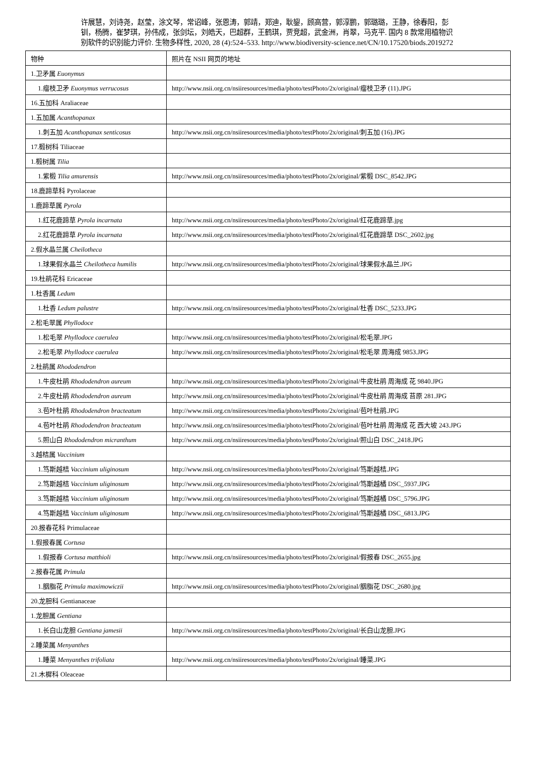许展慧，刘诗尧，赵莹，涂文琴，常诏峰，张恩涛，郭靖，郑迪，耿鋆，顾高营，郭淳鹏，郭璐璐，王静，徐春阳，彭钏，杨腾，崔梦琪，孙伟成，张剑坛，刘皓天，巴超群，王鹤琪，贾竞超，武金洲，肖翠，马克平. 国内 8 款常用植物识别软件的识别能力评价. 生物多样性, 2020, 28 (4):524–533. http://www.biodiversity-science.net/CN/10.17520/biods.2019272
| 物种 | 照片在 NSII 网页的地址 |
| 1.卫矛属 Euonymus | |
| 1.瘤枝卫矛 Euonymus verrucosus | http://www.nsii.org.cn/nsiiresources/media/photo/testPhoto/2x/original/瘤枝卫矛 (11).JPG |
| 16.五加科 Araliaceae | |
| 1.五加属 Acanthopanax | |
| 1.刺五加 Acanthopanax senticosus | http://www.nsii.org.cn/nsiiresources/media/photo/testPhoto/2x/original/刺五加 (16).JPG |
| 17.椴树科 Tiliaceae | |
| 1.椴树属 Tilia | |
| 1.紫椴 Tilia amurensis | http://www.nsii.org.cn/nsiiresources/media/photo/testPhoto/2x/original/紫椴 DSC_8542.JPG |
| 18.鹿蹄草科 Pyrolaceae | |
| 1.鹿蹄草属 Pyrola | |
| 1.红花鹿蹄草 Pyrola incarnata | http://www.nsii.org.cn/nsiiresources/media/photo/testPhoto/2x/original/红花鹿蹄草.jpg |
| 2.红花鹿蹄草 Pyrola incarnata | http://www.nsii.org.cn/nsiiresources/media/photo/testPhoto/2x/original/红花鹿蹄草 DSC_2602.jpg |
| 2.假水晶兰属 Cheilotheca | |
| 1.球果假水晶兰 Cheilotheca humilis | http://www.nsii.org.cn/nsiiresources/media/photo/testPhoto/2x/original/球果假水晶兰.JPG |
| 19.杜鹃花科 Ericaceae | |
| 1.杜香属 Ledum | |
| 1.杜香 Ledum palustre | http://www.nsii.org.cn/nsiiresources/media/photo/testPhoto/2x/original/杜香 DSC_5233.JPG |
| 2.松毛翠属 Phyllodoce | |
| 1.松毛翠 Phyllodoce caerulea | http://www.nsii.org.cn/nsiiresources/media/photo/testPhoto/2x/original/松毛翠.JPG |
| 2.松毛翠 Phyllodoce caerulea | http://www.nsii.org.cn/nsiiresources/media/photo/testPhoto/2x/original/松毛翠 周海成 9853.JPG |
| 2.杜鹃属 Rhododendron | |
| 1.牛皮杜鹃 Rhododendron aureum | http://www.nsii.org.cn/nsiiresources/media/photo/testPhoto/2x/original/牛皮杜鹃 周海成 花 9840.JPG |
| 2.牛皮杜鹃 Rhododendron aureum | http://www.nsii.org.cn/nsiiresources/media/photo/testPhoto/2x/original/牛皮杜鹃 周海成 苔原 281.JPG |
| 3.苞叶杜鹃 Rhododendron bracteatum | http://www.nsii.org.cn/nsiiresources/media/photo/testPhoto/2x/original/苞叶杜鹃.JPG |
| 4.苞叶杜鹃 Rhododendron bracteatum | http://www.nsii.org.cn/nsiiresources/media/photo/testPhoto/2x/original/苞叶杜鹃 周海成 花 西大坡 243.JPG |
| 5.照山白 Rhododendron micranthum | http://www.nsii.org.cn/nsiiresources/media/photo/testPhoto/2x/original/照山白 DSC_2418.JPG |
| 3.越桔属 Vaccinium | |
| 1.笃斯越桔 Vaccinium uliginosum | http://www.nsii.org.cn/nsiiresources/media/photo/testPhoto/2x/original/笃斯越桔.JPG |
| 2.笃斯越桔 Vaccinium uliginosum | http://www.nsii.org.cn/nsiiresources/media/photo/testPhoto/2x/original/笃斯越橘 DSC_5937.JPG |
| 3.笃斯越桔 Vaccinium uliginosum | http://www.nsii.org.cn/nsiiresources/media/photo/testPhoto/2x/original/笃斯越橘 DSC_5796.JPG |
| 4.笃斯越桔 Vaccinium uliginosum | http://www.nsii.org.cn/nsiiresources/media/photo/testPhoto/2x/original/笃斯越橘 DSC_6813.JPG |
| 20.报春花科 Primulaceae | |
| 1.假报春属 Cortusa | |
| 1.假报春 Cortusa matthioli | http://www.nsii.org.cn/nsiiresources/media/photo/testPhoto/2x/original/假报春 DSC_2655.jpg |
| 2.报春花属 Primula | |
| 1.胭脂花 Primula maximowiczii | http://www.nsii.org.cn/nsiiresources/media/photo/testPhoto/2x/original/胭脂花 DSC_2680.jpg |
| 20.龙胆科 Gentianaceae | |
| 1.龙胆属 Gentiana | |
| 1.长白山龙胆 Gentiana jamesii | http://www.nsii.org.cn/nsiiresources/media/photo/testPhoto/2x/original/长白山龙胆.JPG |
| 2.睡菜属 Menyanthes | |
| 1.睡菜 Menyanthes trifoliata | http://www.nsii.org.cn/nsiiresources/media/photo/testPhoto/2x/original/睡菜.JPG |
| 21.木樨科 Oleaceae | |